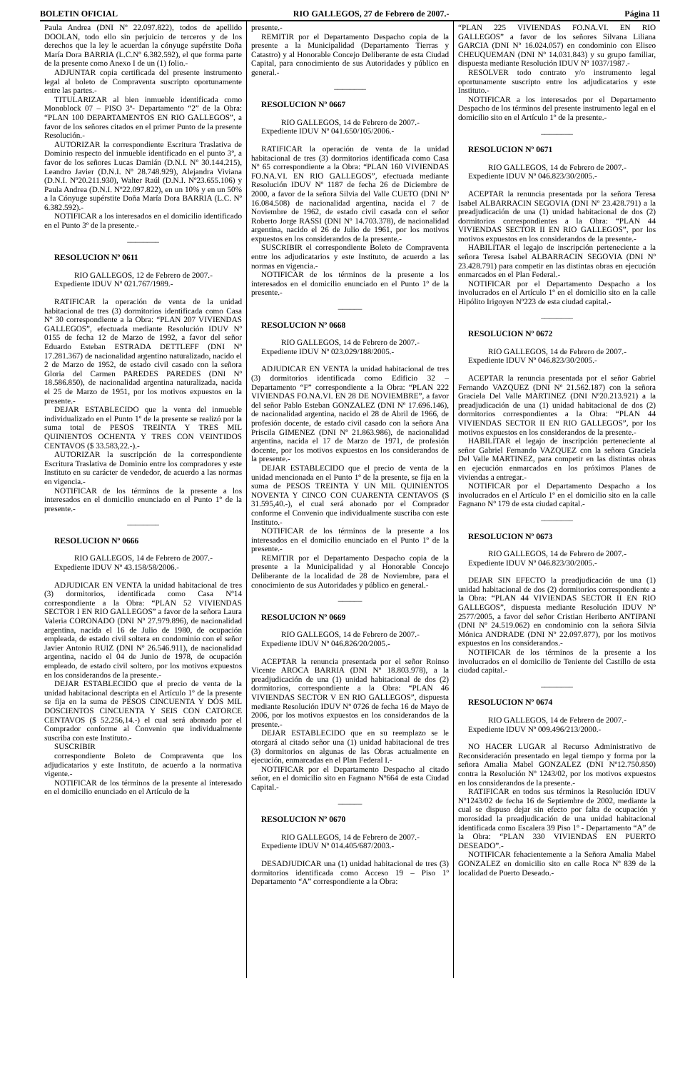BOLETIN OFICIAL RIO GALLEGOS, 27 de Febrero de 2007.- Página 11
Paula Andrea (DNI Nº 22.097.822), todos de apellido DOOLAN, todo ello sin perjuicio de terceros y de los derechos que la ley le acuerdan la cónyuge supérstite Doña María Dora BARRIA (L.C.Nº 6.382.592), el que forma parte de la presente como Anexo I de un (1) folio.-
ADJUNTAR copia certificada del presente instrumento legal al boleto de Compraventa suscripto oportunamente entre las partes.-
TITULARIZAR al bien inmueble identificada como Monoblock 07 – PISO 3º- Departamento “2” de la Obra: “PLAN 100 DEPARTAMENTOS EN RIO GALLEGOS”, a favor de los señores citados en el primer Punto de la presente Resolución.-
AUTORIZAR la correspondiente Escritura Traslativa de Dominio respecto del inmueble identificado en el punto 3º, a favor de los señores Lucas Damián (D.N.I. Nº 30.144.215), Leandro Javier (D.N.I. Nº 28.748.929), Alejandra Viviana (D.N.I. Nº20.211.930), Walter Raúl (D.N.I. Nº23.655.106) y Paula Andrea (D.N.I. Nº22.097.822), en un 10% y en un 50% a la Cónyuge supérstite Doña María Dora BARRIA (L.C. Nº 6.382.592).-
NOTIFICAR a los interesados en el domicilio identificado en el Punto 3º de la presente.-
________
RESOLUCION Nº 0611
RIO GALLEGOS, 12 de Febrero de 2007.-
Expediente IDUV Nº 021.767/1989.-
RATIFICAR la operación de venta de la unidad habitacional de tres (3) dormitorios identificada como Casa Nº 30 correspondiente a la Obra: “PLAN 207 VIVIENDAS GALLEGOS”, efectuada mediante Resolución IDUV Nº 0155 de fecha 12 de Marzo de 1992, a favor del señor Eduardo Esteban ESTRADA DETTLEFF (DNI Nº 17.281.367) de nacionalidad argentino naturalizado, nacido el 2 de Marzo de 1952, de estado civil casado con la señora Gloria del Carmen PAREDES PAREDES (DNI Nº 18.586.850), de nacionalidad argentina naturalizada, nacida el 25 de Marzo de 1951, por los motivos expuestos en la presente.-
DEJAR ESTABLECIDO que la venta del inmueble individualizado en el Punto 1º de la presente se realizó por la suma total de PESOS TREINTA Y TRES MIL QUINIENTOS OCHENTA Y TRES CON VEINTIDOS CENTAVOS ($ 33.583,22.-).-
AUTORIZAR la suscripción de la correspondiente Escritura Traslativa de Dominio entre los compradores y este Instituto en su carácter de vendedor, de acuerdo a las normas en vigencia.-
NOTIFICAR de los términos de la presente a los interesados en el domicilio enunciado en el Punto 1º de la presente.-
________
RESOLUCION Nº 0666
RIO GALLEGOS, 14 de Febrero de 2007.-
Expediente IDUV Nº 43.158/58/2006.-
ADJUDICAR EN VENTA la unidad habitacional de tres (3) dormitorios, identificada como Casa Nº14 correspondiente a la Obra: “PLAN 52 VIVIENDAS SECTOR I EN RIO GALLEGOS” a favor de la señora Laura Valeria CORONADO (DNI Nº 27.979.896), de nacionalidad argentina, nacida el 16 de Julio de 1980, de ocupación empleada, de estado civil soltera en condominio con el señor Javier Antonio RUIZ (DNI Nº 26.546.911), de nacionalidad argentina, nacido el 04 de Junio de 1978, de ocupación empleado, de estado civil soltero, por los motivos expuestos en los considerandos de la presente.-
DEJAR ESTABLECIDO que el precio de venta de la unidad habitacional descripta en el Artículo 1º de la presente se fija en la suma de PESOS CINCUENTA Y DOS MIL DOSCIENTOS CINCUENTA Y SEIS CON CATORCE CENTAVOS ($ 52.256,14.-) el cual será abonado por el Comprador conforme al Convenio que individualmente suscriba con este Instituto.-
SUSCRIBIR
correspondiente Boleto de Compraventa que los adjudicatarios y este Instituto, de acuerdo a la normativa vigente.-
NOTIFICAR de los términos de la presente al interesado en el domicilio enunciado en el Artículo de la
presente.-
REMITIR por el Departamento Despacho copia de la presente a la Municipalidad (Departamento Tierras y Catastro) y al Honorable Concejo Deliberante de esta Ciudad Capital, para conocimiento de sus Autoridades y público en general.-
________
RESOLUCION Nº 0667
RIO GALLEGOS, 14 de Febrero de 2007.-
Expediente IDUV Nº 041.650/105/2006.-
RATIFICAR la operación de venta de la unidad habitacional de tres (3) dormitorios identificada como Casa Nº 65 correspondiente a la Obra: “PLAN 160 VIVIENDAS FO.NA.VI. EN RIO GALLEGOS”, efectuada mediante Resolución IDUV Nº 1187 de fecha 26 de Diciembre de 2000, a favor de la señora Silvia del Valle CUETO (DNI Nº 16.084.508) de nacionalidad argentina, nacida el 7 de Noviembre de 1962, de estado civil casada con el señor Roberto Jorge RASSI (DNI Nº 14.703.378), de nacionalidad argentina, nacido el 26 de Julio de 1961, por los motivos expuestos en los considerandos de la presente.-
SUSCRIBIR el correspondiente Boleto de Compraventa entre los adjudicatarios y este Instituto, de acuerdo a las normas en vigencia.-
NOTIFICAR de los términos de la presente a los interesados en el domicilio enunciado en el Punto 1º de la presente.-
______
RESOLUCION Nº 0668
RIO GALLEGOS, 14 de Febrero de 2007.-
Expediente IDUV Nº 023.029/188/2005.-
ADJUDICAR EN VENTA la unidad habitacional de tres (3) dormitorios identificada como Edificio 32 – Departamento “F” correspondiente a la Obra: “PLAN 222 VIVIENDAS FO.NA.VI. EN 28 DE NOVIEMBRE”, a favor del señor Pablo Esteban GONZALEZ (DNI Nº 17.696.146), de nacionalidad argentina, nacido el 28 de Abril de 1966, de profesión docente, de estado civil casado con la señora Ana Priscila GIMENEZ (DNI Nº 21.863.986), de nacionalidad argentina, nacida el 17 de Marzo de 1971, de profesión docente, por los motivos expuestos en los considerandos de la presente.-
DEJAR ESTABLECIDO que el precio de venta de la unidad mencionada en el Punto 1º de la presente, se fija en la suma de PESOS TREINTA Y UN MIL QUINIENTOS NOVENTA Y CINCO CON CUARENTA CENTAVOS ($ 31.595,40.-), el cual será abonado por el Comprador conforme el Convenio que individualmente suscriba con este Instituto.-
NOTIFICAR de los términos de la presente a los interesados en el domicilio enunciado en el Punto 1º de la presente.-
REMITIR por el Departamento Despacho copia de la presente a la Municipalidad y al Honorable Concejo Deliberante de la localidad de 28 de Noviembre, para el conocimiento de sus Autoridades y público en general.-
______
RESOLUCION Nº 0669
RIO GALLEGOS, 14 de Febrero de 2007.-
Expediente IDUV Nº 046.826/20/2005.-
ACEPTAR la renuncia presentada por el señor Roinso Vicente AROCA BARRIA (DNI Nº 18.803.978), a la preadjudicación de una (1) unidad habitacional de dos (2) dormitorios, correspondiente a la Obra: “PLAN 46 VIVIENDAS SECTOR V EN RIO GALLEGOS”, dispuesta mediante Resolución IDUV Nº 0726 de fecha 16 de Mayo de 2006, por los motivos expuestos en los considerandos de la presente.-
DEJAR ESTABLECIDO que en su reemplazo se le otorgará al citado señor una (1) unidad habitacional de tres (3) dormitorios en algunas de las Obras actualmente en ejecución, enmarcadas en el Plan Federal I.-
NOTIFICAR por el Departamento Despacho al citado señor, en el domicilio sito en Fagnano Nº664 de esta Ciudad Capital.-
______
RESOLUCION Nº 0670
RIO GALLEGOS, 14 de Febrero de 2007.-
Expediente IDUV Nº 014.405/687/2003.-
DESADJUDICAR una (1) unidad habitacional de tres (3) dormitorios identificada como Acceso 19 – Piso 1º Departamento “A” correspondiente a la Obra:
“PLAN 225 VIVIENDAS FO.NA.VI. EN RIO GALLEGOS” a favor de los señores Silvana Liliana GARCIA (DNI Nº 16.024.057) en condominio con Eliseo CHEUQUEMAN (DNI Nº 14.031.843) y su grupo familiar, dispuesta mediante Resolución IDUV Nº 1037/1987.-
RESOLVER todo contrato y/o instrumento legal oportunamente suscripto entre los adjudicatarios y este Instituto.-
NOTIFICAR a los interesados por el Departamento Despacho de los términos del presente instrumento legal en el domicilio sito en el Artículo 1º de la presente.-
________
RESOLUCION Nº 0671
RIO GALLEGOS, 14 de Febrero de 2007.-
Expediente IDUV Nº 046.823/30/2005.-
ACEPTAR la renuncia presentada por la señora Teresa Isabel ALBARRACIN SEGOVIA (DNI Nº 23.428.791) a la preadjudicación de una (1) unidad habitacional de dos (2) dormitorios correspondientes a la Obra: “PLAN 44 VIVIENDAS SECTOR II EN RIO GALLEGOS”, por los motivos expuestos en los considerandos de la presente.-
HABILITAR el legajo de inscripción perteneciente a la señora Teresa Isabel ALBARRACIN SEGOVIA (DNI Nº 23.428.791) para competir en las distintas obras en ejecución enmarcados en el Plan Federal.-
NOTIFICAR por el Departamento Despacho a los involucrados en el Artículo 1º en el domicilio sito en la calle Hipólito Irigoyen Nº223 de esta ciudad capital.-
________
RESOLUCION Nº 0672
RIO GALLEGOS, 14 de Febrero de 2007.-
Expediente IDUV Nº 046.823/30/2005.-
ACEPTAR la renuncia presentada por el señor Gabriel Fernando VAZQUEZ (DNI Nº 21.562.187) con la señora Graciela Del Valle MARTINEZ (DNI Nº20.213.921) a la preadjudicación de una (1) unidad habitacional de dos (2) dormitorios correspondientes a la Obra: “PLAN 44 VIVIENDAS SECTOR II EN RIO GALLEGOS”, por los motivos expuestos en los considerandos de la presente.-
HABILITAR el legajo de inscripción perteneciente al señor Gabriel Fernando VAZQUEZ con la señora Graciela Del Valle MARTINEZ, para competir en las distintas obras en ejecución enmarcados en los próximos Planes de viviendas a entregar.-
NOTIFICAR por el Departamento Despacho a los involucrados en el Artículo 1º en el domicilio sito en la calle Fagnano Nº 179 de esta ciudad capital.-
________
RESOLUCION Nº 0673
RIO GALLEGOS, 14 de Febrero de 2007.-
Expediente IDUV Nº 046.823/30/2005.-
DEJAR SIN EFECTO la preadjudicación de una (1) unidad habitacional de dos (2) dormitorios correspondiente a la Obra: “PLAN 44 VIVIENDAS SECTOR II EN RIO GALLEGOS”, dispuesta mediante Resolución IDUV Nº 2577/2005, a favor del señor Cristian Heriberto ANTIPANI (DNI Nº 24.519.062) en condominio con la señora Silvia Mónica ANDRADE (DNI Nº 22.097.877), por los motivos expuestos en los considerandos.-
NOTIFICAR de los términos de la presente a los involucrados en el domicilio de Teniente del Castillo de esta ciudad capital.-
________
RESOLUCION Nº 0674
RIO GALLEGOS, 14 de Febrero de 2007.-
Expediente IDUV Nº 009.496/213/2000.-
NO HACER LUGAR al Recurso Administrativo de Reconsideración presentado en legal tiempo y forma por la señora Amalia Mabel GONZALEZ (DNI Nº12.750.850) contra la Resolución Nº 1243/02, por los motivos expuestos en los considerandos de la presente.-
RATIFICAR en todos sus términos la Resolución IDUV Nº1243/02 de fecha 16 de Septiembre de 2002, mediante la cual se dispuso dejar sin efecto por falta de ocupación y morosidad la preadjudicación de una unidad habitacional identificada como Escalera 39 Piso 1º - Departamento “A” de la Obra: “PLAN 330 VIVIENDAS EN PUERTO DESEADO”.-
NOTIFICAR fehacientemente a la Señora Amalia Mabel GONZALEZ en domicilio sito en calle Roca Nº 839 de la localidad de Puerto Deseado.-